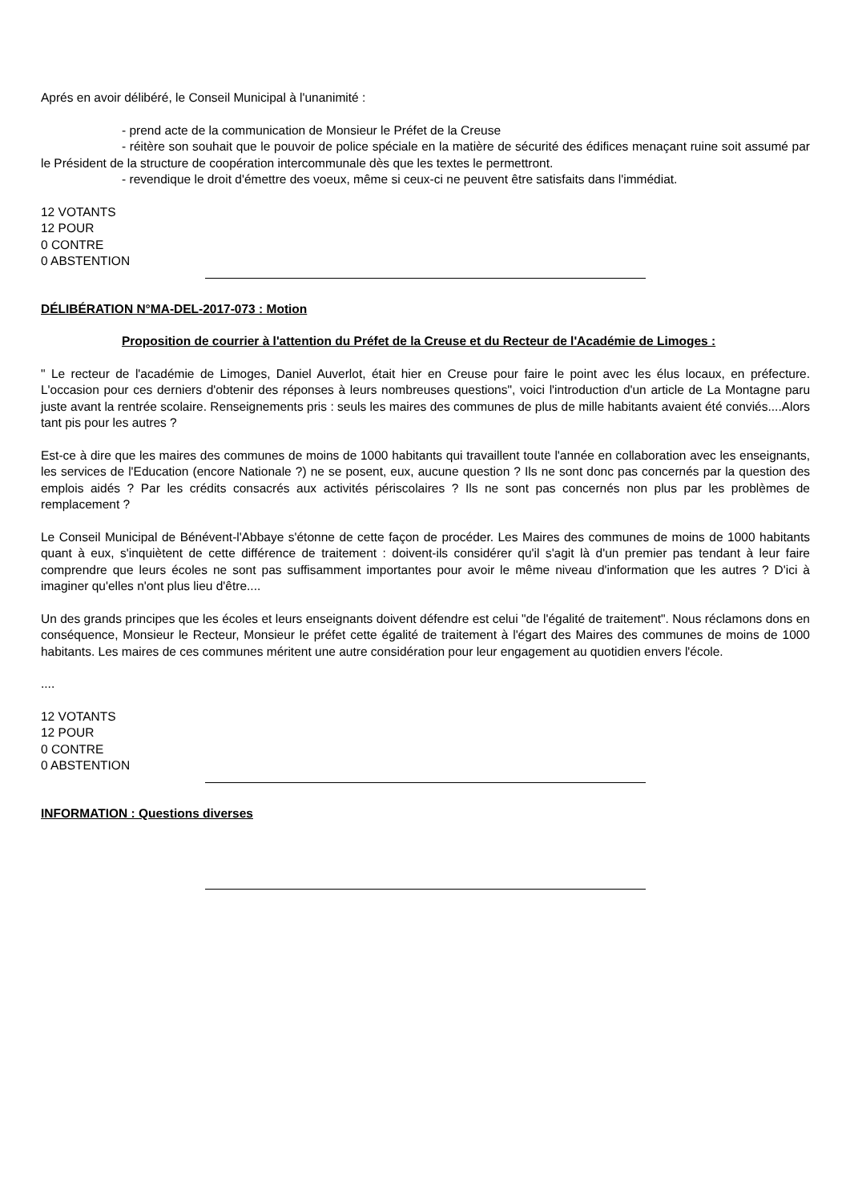Aprés en avoir délibéré, le Conseil Municipal à l'unanimité :
- prend acte de la communication de Monsieur le Préfet de la Creuse
- réitère son souhait que le pouvoir de police spéciale en la matière de sécurité des édifices menaçant ruine soit assumé par le Président de la structure de coopération intercommunale dès que les textes le permettront.
- revendique le droit d'émettre des voeux, même si ceux-ci ne peuvent être satisfaits dans l'immédiat.
12 VOTANTS
12 POUR
0 CONTRE
0 ABSTENTION
DÉLIBÉRATION N°MA-DEL-2017-073 : Motion
Proposition de courrier à l'attention du Préfet de la Creuse et du Recteur de l'Académie de Limoges :
" Le recteur de l'académie de Limoges, Daniel Auverlot, était hier en Creuse pour faire le point avec les élus locaux, en préfecture. L'occasion pour ces derniers d'obtenir des réponses à leurs nombreuses questions", voici l'introduction d'un article de La Montagne paru juste avant la rentrée scolaire. Renseignements pris : seuls les maires des communes de plus de mille habitants avaient été conviés....Alors tant pis pour les autres ?
Est-ce à dire que les maires des communes de moins de 1000 habitants qui travaillent toute l'année en collaboration avec les enseignants, les services de l'Education (encore Nationale ?) ne se posent, eux, aucune question ? Ils ne sont donc pas concernés par la question des emplois aidés ? Par les crédits consacrés aux activités périscolaires ? Ils ne sont pas concernés non plus par les problèmes de remplacement ?
Le Conseil Municipal de Bénévent-l'Abbaye s'étonne de cette façon de procéder. Les Maires des communes de moins de 1000 habitants quant à eux, s'inquiètent de cette différence de traitement : doivent-ils considérer qu'il s'agit là d'un premier pas tendant à leur faire comprendre que leurs écoles ne sont pas suffisamment importantes pour avoir le même niveau d'information que les autres ? D'ici à imaginer qu'elles n'ont plus lieu d'être....
Un des grands principes que les écoles et leurs enseignants doivent défendre est celui "de l'égalité de traitement". Nous réclamons dons en conséquence, Monsieur le Recteur, Monsieur le préfet cette égalité de traitement à l'égart des Maires des communes de moins de 1000 habitants. Les maires de ces communes méritent une autre considération pour leur engagement au quotidien envers l'école.
....
12 VOTANTS
12 POUR
0 CONTRE
0 ABSTENTION
INFORMATION : Questions diverses